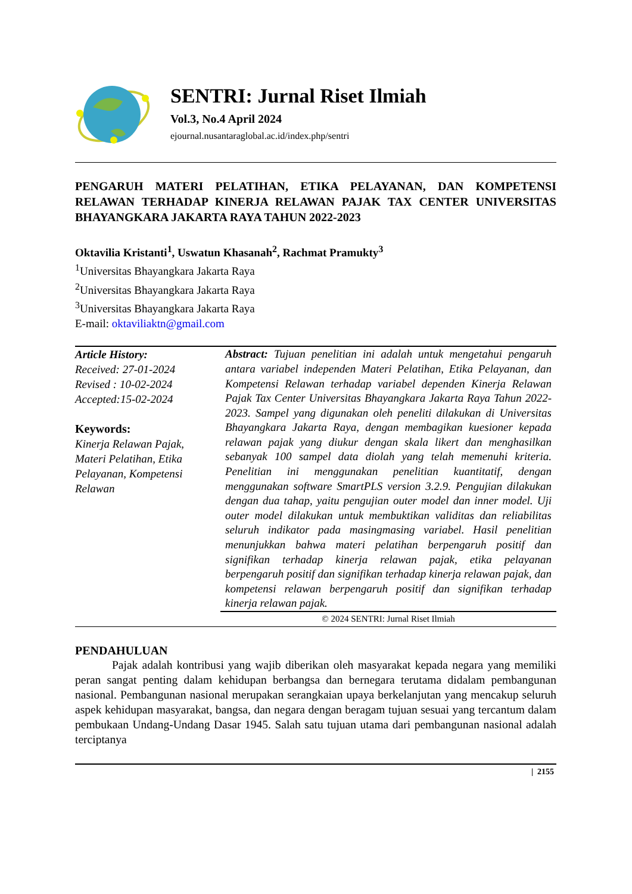SENTRI: Jurnal Riset Ilmiah
Vol.3, No.4 April 2024
ejournal.nusantaraglobal.ac.id/index.php/sentri
PENGARUH MATERI PELATIHAN, ETIKA PELAYANAN, DAN KOMPETENSI RELAWAN TERHADAP KINERJA RELAWAN PAJAK TAX CENTER UNIVERSITAS BHAYANGKARA JAKARTA RAYA TAHUN 2022-2023
Oktavilia Kristanti<sup>1</sup>, Uswatun Khasanah<sup>2</sup>, Rachmat Pramukty<sup>3</sup>
<sup>1</sup> Universitas Bhayangkara Jakarta Raya
<sup>2</sup> Universitas Bhayangkara Jakarta Raya
<sup>3</sup> Universitas Bhayangkara Jakarta Raya
E-mail: oktaviliaktn@gmail.com
Article History:
Received: 27-01-2024
Revised : 10-02-2024
Accepted:15-02-2024
Keywords:
Kinerja Relawan Pajak, Materi Pelatihan, Etika Pelayanan, Kompetensi Relawan
Abstract: Tujuan penelitian ini adalah untuk mengetahui pengaruh antara variabel independen Materi Pelatihan, Etika Pelayanan, dan Kompetensi Relawan terhadap variabel dependen Kinerja Relawan Pajak Tax Center Universitas Bhayangkara Jakarta Raya Tahun 2022-2023. Sampel yang digunakan oleh peneliti dilakukan di Universitas Bhayangkara Jakarta Raya, dengan membagikan kuesioner kepada relawan pajak yang diukur dengan skala likert dan menghasilkan sebanyak 100 sampel data diolah yang telah memenuhi kriteria. Penelitian ini menggunakan penelitian kuantitatif, dengan menggunakan software SmartPLS version 3.2.9. Pengujian dilakukan dengan dua tahap, yaitu pengujian outer model dan inner model. Uji outer model dilakukan untuk membuktikan validitas dan reliabilitas seluruh indikator pada masingmasing variabel. Hasil penelitian menunjukkan bahwa materi pelatihan berpengaruh positif dan signifikan terhadap kinerja relawan pajak, etika pelayanan berpengaruh positif dan signifikan terhadap kinerja relawan pajak, dan kompetensi relawan berpengaruh positif dan signifikan terhadap kinerja relawan pajak.
© 2024 SENTRI: Jurnal Riset Ilmiah
PENDAHULUAN
Pajak adalah kontribusi yang wajib diberikan oleh masyarakat kepada negara yang memiliki peran sangat penting dalam kehidupan berbangsa dan bernegara terutama didalam pembangunan nasional. Pembangunan nasional merupakan serangkaian upaya berkelanjutan yang mencakup seluruh aspek kehidupan masyarakat, bangsa, dan negara dengan beragam tujuan sesuai yang tercantum dalam pembukaan Undang-Undang Dasar 1945. Salah satu tujuan utama dari pembangunan nasional adalah terciptanya
| 2155